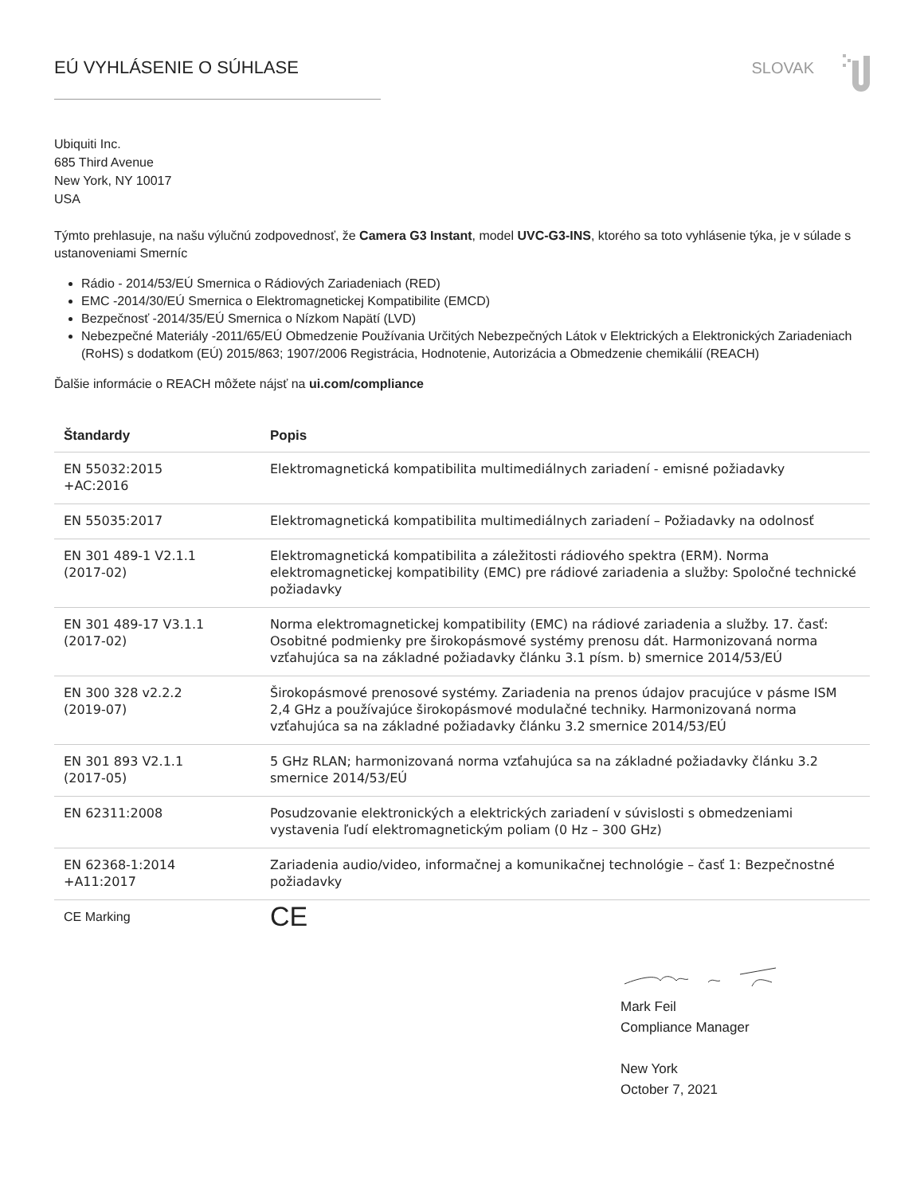EÚ VYHLÁSENIE O SÚHLASE SLOVAK
Ubiquiti Inc.
685 Third Avenue
New York, NY 10017
USA
Týmto prehlasuje, na našu výlučnú zodpovednosť, že Camera G3 Instant, model UVC-G3-INS, ktorého sa toto vyhlásenie týka, je v súlade s ustanoveniami Smerníc
Rádio - 2014/53/EÚ Smernica o Rádiových Zariadeniach (RED)
EMC -2014/30/EÚ Smernica o Elektromagnetickej Kompatibilite (EMCD)
Bezpečnosť -2014/35/EÚ Smernica o Nízkom Napätí (LVD)
Nebezpečné Materiály -2011/65/EÚ Obmedzenie Používania Určitých Nebezpečných Látok v Elektrických a Elektronických Zariadeniach (RoHS) s dodatkom (EÚ) 2015/863; 1907/2006 Registrácia, Hodnotenie, Autorizácia a Obmedzenie chemikálií (REACH)
Ďalšie informácie o REACH môžete nájsť na ui.com/compliance
| Štandardy | Popis |
| --- | --- |
| EN 55032:2015 +AC:2016 | Elektromagnetická kompatibilita multimediálnych zariadení - emisné požiadavky |
| EN 55035:2017 | Elektromagnetická kompatibilita multimediálnych zariadení – Požiadavky na odolnosť |
| EN 301 489-1 V2.1.1 (2017-02) | Elektromagnetická kompatibilita a záležitosti rádiového spektra (ERM). Norma elektromagnetickej kompatibility (EMC) pre rádiové zariadenia a služby: Spoločné technické požiadavky |
| EN 301 489-17 V3.1.1 (2017-02) | Norma elektromagnetickej kompatibility (EMC) na rádiové zariadenia a služby. 17. časť: Osobitné podmienky pre širokopásmové systémy prenosu dát. Harmonizovaná norma vzťahujúca sa na základné požiadavky článku 3.1 písm. b) smernice 2014/53/EÚ |
| EN 300 328 v2.2.2 (2019-07) | Širokopásmové prenosové systémy. Zariadenia na prenos údajov pracujúce v pásme ISM 2,4 GHz a používajúce širokopásmové modulačné techniky. Harmonizovaná norma vzťahujúca sa na základné požiadavky článku 3.2 smernice 2014/53/EÚ |
| EN 301 893 V2.1.1 (2017-05) | 5 GHz RLAN; harmonizovaná norma vzťahujúca sa na základné požiadavky článku 3.2 smernice 2014/53/EÚ |
| EN 62311:2008 | Posudzovanie elektronických a elektrických zariadení v súvislosti s obmedzeniami vystavenia ľudí elektromagnetickým poliam (0 Hz – 300 GHz) |
| EN 62368-1:2014 +A11:2017 | Zariadenia audio/video, informačnej a komunikačnej technológie – časť 1: Bezpečnostné požiadavky |
| CE Marking | CE |
Mark Feil
Compliance Manager
New York
October 7, 2021